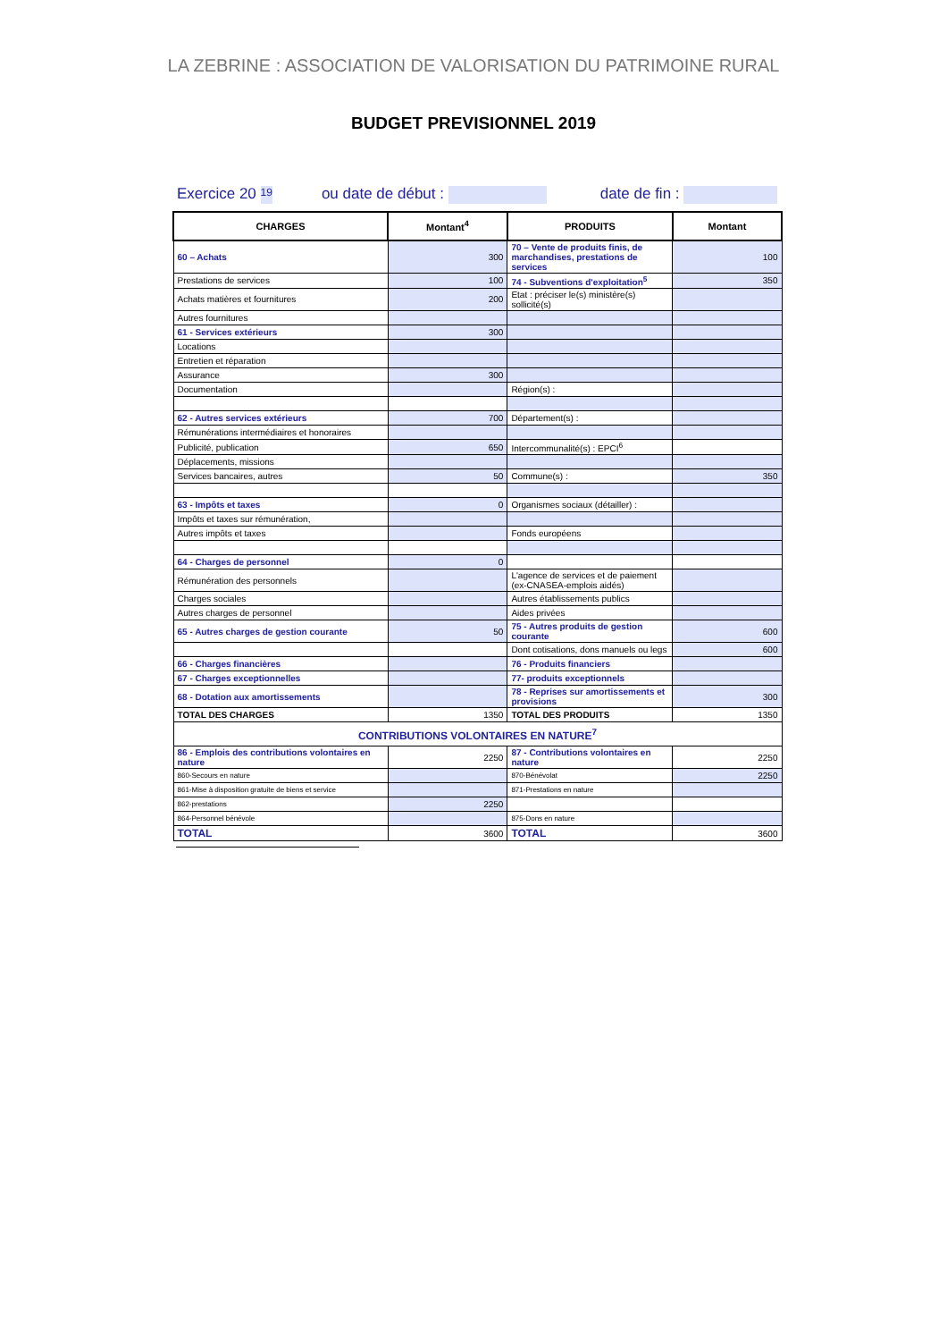LA ZEBRINE : ASSOCIATION DE VALORISATION DU PATRIMOINE RURAL
BUDGET PREVISIONNEL 2019
Exercice 20 19 ou date de début : date de fin :
| CHARGES | Montant<sup>4</sup> | PRODUITS | Montant |
| --- | --- | --- | --- |
| 60 – Achats | 300 | 70 – Vente de produits finis, de marchandises, prestations de services | 100 |
| Prestations de services | 100 | 74 - Subventions d'exploitation<sup>5</sup> | 350 |
| Achats matières et fournitures | 200 | Etat : préciser le(s) ministère(s) sollicité(s) | |
| Autres fournitures | | | |
| 61 - Services extérieurs | 300 | | |
| Locations | | | |
| Entretien et réparation | | | |
| Assurance | 300 | | |
| Documentation | | Région(s) : | |
| 62 - Autres services extérieurs | 700 | Département(s) : | |
| Rémunérations intermédiaires et honoraires | | | |
| Publicité, publication | 650 | Intercommunalité(s) : EPCI<sup>6</sup> | |
| Déplacements, missions | | | |
| Services bancaires, autres | 50 | Commune(s) : | 350 |
| 63 - Impôts et taxes | 0 | Organismes sociaux (détailler) : | |
| Impôts et taxes sur rémunération, | | | |
| Autres impôts et taxes | | Fonds européens | |
| 64 - Charges de personnel | 0 | | |
| Rémunération des personnels | | L'agence de services et de paiement (ex-CNASEA-emplois aidés) | |
| Charges sociales | | Autres établissements publics | |
| Autres charges de personnel | | Aides privées | |
| 65 - Autres charges de gestion courante | 50 | 75 - Autres produits de gestion courante | 600 |
| | | Dont cotisations, dons manuels ou legs | 600 |
| 66 - Charges financières | | 76 - Produits financiers | |
| 67 - Charges exceptionnelles | | 77- produits exceptionnels | |
| 68 - Dotation aux amortissements | | 78 - Reprises sur amortissements et provisions | 300 |
| TOTAL DES CHARGES | 1350 | TOTAL DES PRODUITS | 1350 |
| CONTRIBUTIONS VOLONTAIRES EN NATURE<sup>7</sup> | | | |
| 86 - Emplois des contributions volontaires en nature | 2250 | 87 - Contributions volontaires en nature | 2250 |
| 860-Secours en nature | | 870-Bénévolat | 2250 |
| 861-Mise à disposition gratuite de biens et service | | 871-Prestations en nature | |
| 862-prestations | 2250 | | |
| 864-Personnel bénévole | | 875-Dons en nature | |
| TOTAL | 3600 | TOTAL | 3600 |